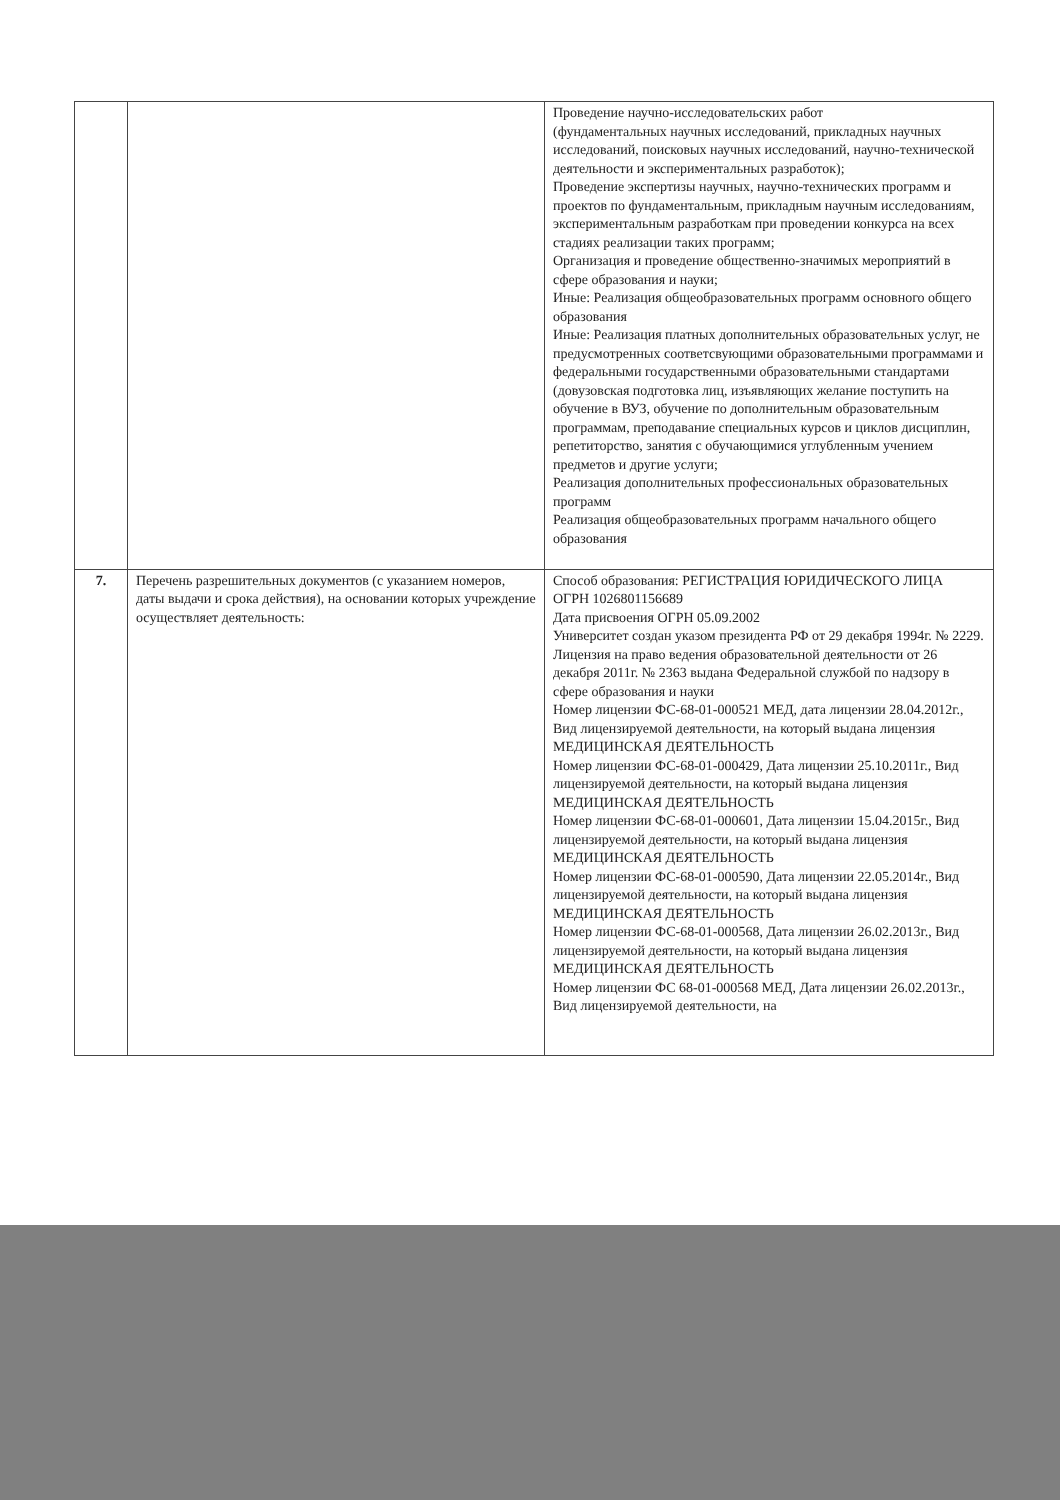| | | Проведение научно-исследовательских работ (фундаментальных научных исследований, прикладных научных исследований, поисковых научных исследований, научно-технической деятельности и экспериментальных разработок); Проведение экспертизы научных, научно-технических программ и проектов по фундаментальным, прикладным научным исследованиям, экспериментальным разработкам при проведении конкурса на всех стадиях реализации таких программ; Организация и проведение общественно-значимых мероприятий в сфере образования и науки; Иные: Реализация общеобразовательных программ основного общего образования Иные: Реализация платных дополнительных образовательных услуг, не предусмотренных соответсвующими образовательными программами и федеральными государственными образовательными стандартами (довузовская подготовка лиц, изъявляющих желание поступить на обучение в ВУЗ, обучение по дополнительным образовательным программам, преподавание специальных курсов и циклов дисциплин, репетиторство, занятия с обучающимися углубленным учением предметов и другие услуги; Реализация дополнительных профессиональных образовательных программ Реализация общеобразовательных программ начального общего образования |
| 7. | Перечень разрешительных документов (с указанием номеров, даты выдачи и срока действия), на основании которых учреждение осуществляет деятельность: | Способ образования: РЕГИСТРАЦИЯ ЮРИДИЧЕСКОГО ЛИЦА ОГРН 1026801156689 Дата присвоения ОГРН 05.09.2002 Университет создан указом президента РФ от 29 декабря 1994г. № 2229. Лицензия на право ведения образовательной деятельности от 26 декабря 2011г. № 2363 выдана Федеральной службой по надзору в сфере образования и науки Номер лицензии ФС-68-01-000521 МЕД, дата лицензии 28.04.2012г., Вид лицензируемой деятельности, на который выдана лицензия МЕДИЦИНСКАЯ ДЕЯТЕЛЬНОСТЬ Номер лицензии ФС-68-01-000429, Дата лицензии 25.10.2011г., Вид лицензируемой деятельности, на который выдана лицензия МЕДИЦИНСКАЯ ДЕЯТЕЛЬНОСТЬ Номер лицензии ФС-68-01-000601, Дата лицензии 15.04.2015г., Вид лицензируемой деятельности, на который выдана лицензия МЕДИЦИНСКАЯ ДЕЯТЕЛЬНОСТЬ Номер лицензии ФС-68-01-000590, Дата лицензии 22.05.2014г., Вид лицензируемой деятельности, на который выдана лицензия МЕДИЦИНСКАЯ ДЕЯТЕЛЬНОСТЬ Номер лицензии ФС-68-01-000568, Дата лицензии 26.02.2013г., Вид лицензируемой деятельности, на который выдана лицензия МЕДИЦИНСКАЯ ДЕЯТЕЛЬНОСТЬ Номер лицензии ФС 68-01-000568 МЕД, Дата лицензии 26.02.2013г., Вид лицензируемой деятельности, на |